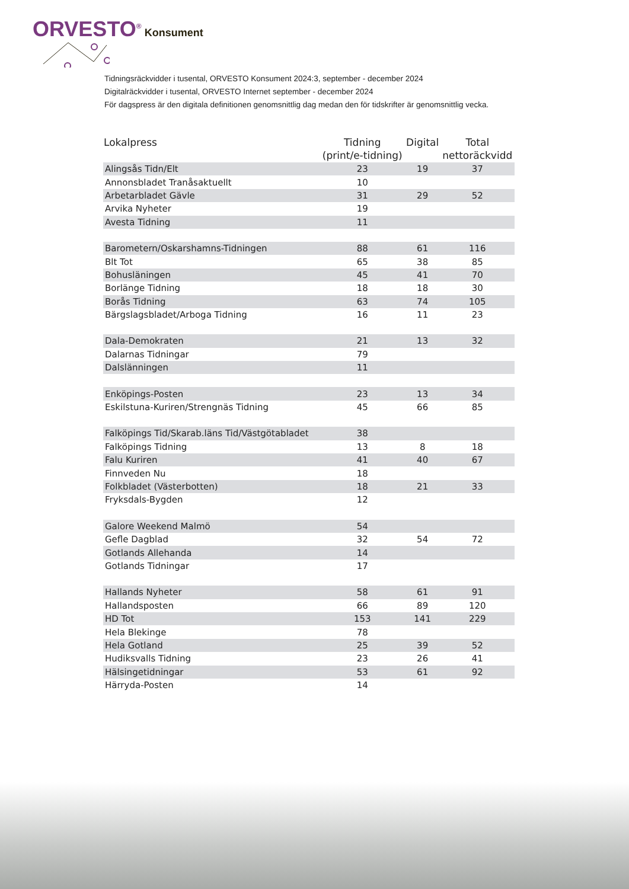ORVESTO<sup>®</sup> Konsument
Tidningsräckvidder i tusental, ORVESTO Konsument 2024:3, september - december 2024
Digitalräckvidder i tusental, ORVESTO Internet september - december 2024
För dagspress är den digitala definitionen genomsnittlig dag medan den för tidskrifter är genomsnittlig vecka.
| Lokalpress | Tidning (print/e-tidning) | Digital | Total nettoräckvidd |
| --- | --- | --- | --- |
| Alingsås Tidn/Elt | 23 | 19 | 37 |
| Annonsbladet Tranåsaktuellt | 10 | | |
| Arbetarbladet Gävle | 31 | 29 | 52 |
| Arvika Nyheter | 19 | | |
| Avesta Tidning | 11 | | |
| Barometern/Oskarshamns-Tidningen | 88 | 61 | 116 |
| Blt Tot | 65 | 38 | 85 |
| Bohusläningen | 45 | 41 | 70 |
| Borlänge Tidning | 18 | 18 | 30 |
| Borås Tidning | 63 | 74 | 105 |
| Bärgslagsbladet/Arboga Tidning | 16 | 11 | 23 |
| Dala-Demokraten | 21 | 13 | 32 |
| Dalarnas Tidningar | 79 | | |
| Dalslänningen | 11 | | |
| Enköpings-Posten | 23 | 13 | 34 |
| Eskilstuna-Kuriren/Strengnäs Tidning | 45 | 66 | 85 |
| Falköpings Tid/Skarab.läns Tid/Västgötabladet | 38 | | |
| Falköpings Tidning | 13 | 8 | 18 |
| Falu Kuriren | 41 | 40 | 67 |
| Finnveden Nu | 18 | | |
| Folkbladet (Västerbotten) | 18 | 21 | 33 |
| Fryksdals-Bygden | 12 | | |
| Galore Weekend Malmö | 54 | | |
| Gefle Dagblad | 32 | 54 | 72 |
| Gotlands Allehanda | 14 | | |
| Gotlands Tidningar | 17 | | |
| Hallands Nyheter | 58 | 61 | 91 |
| Hallandsposten | 66 | 89 | 120 |
| HD Tot | 153 | 141 | 229 |
| Hela Blekinge | 78 | | |
| Hela Gotland | 25 | 39 | 52 |
| Hudiksvalls Tidning | 23 | 26 | 41 |
| Hälsingetidningar | 53 | 61 | 92 |
| Härryda-Posten | 14 | | |